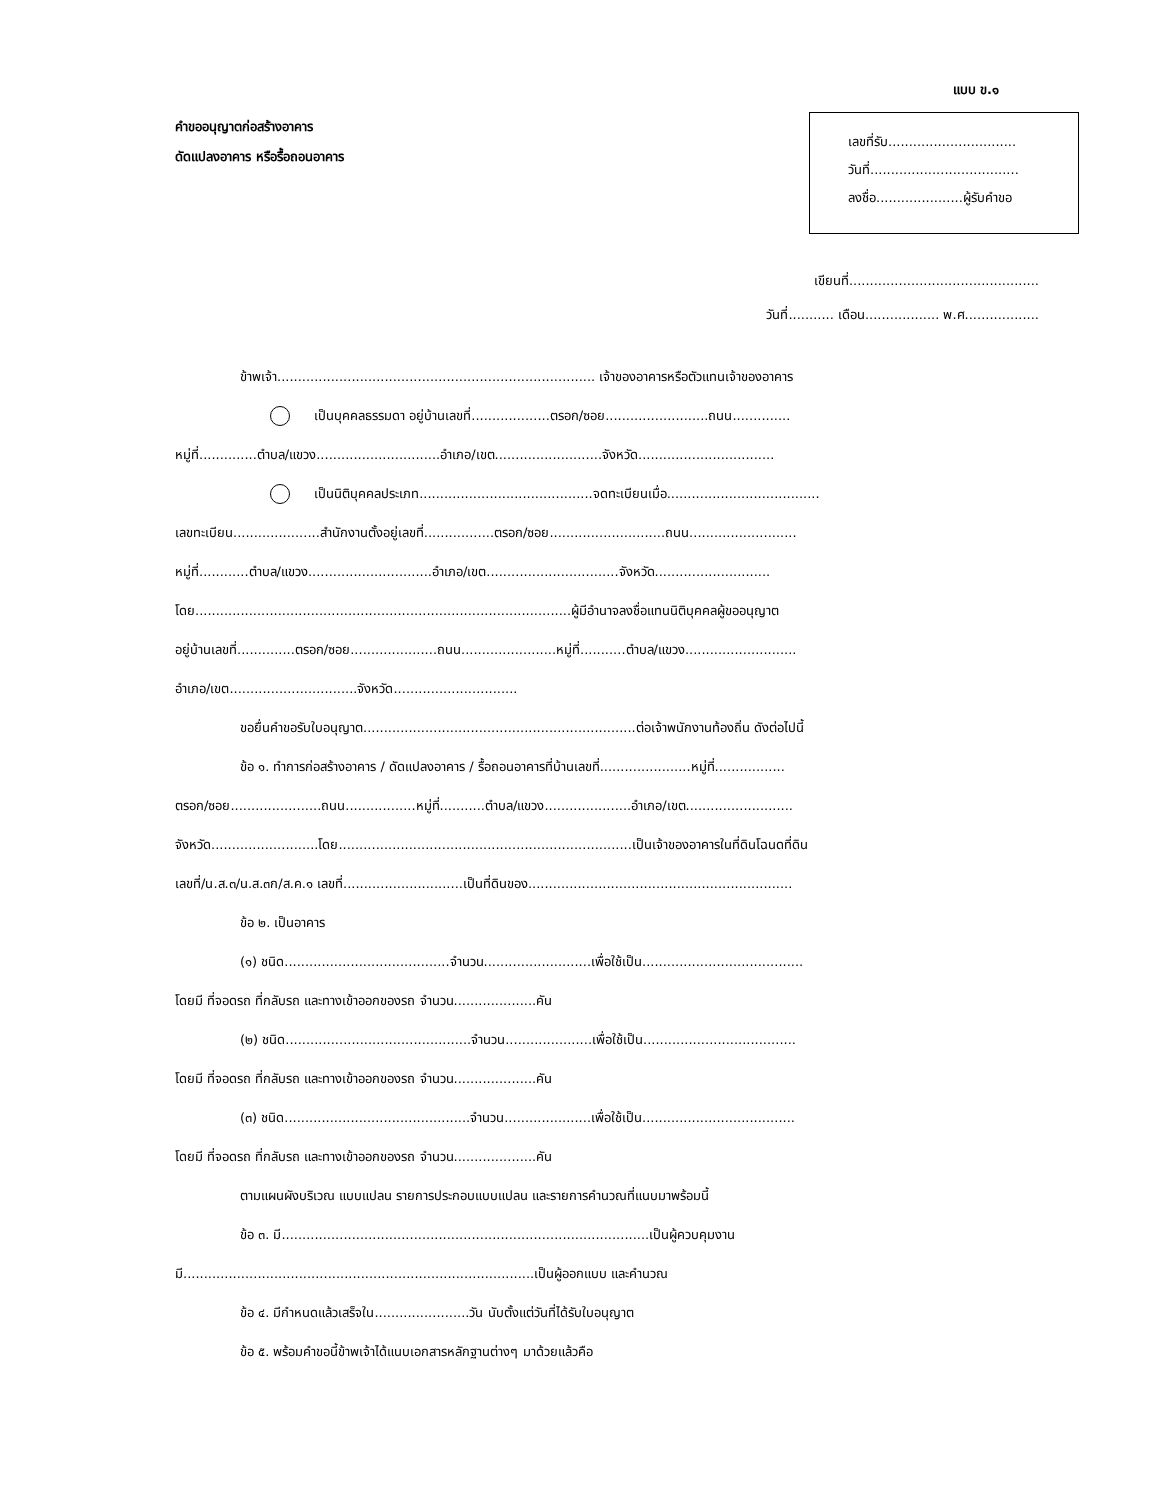แบบ ข.๑
คำขออนุญาตก่อสร้างอาคาร
ดัดแปลงอาคาร หรือรื้อถอนอาคาร
เลขที่รับ...............................
วันที่....................................
ลงชื่อ.....................ผู้รับคำขอ
เขียนที่..............................................
วันที่........... เดือน.................. พ.ศ..................
ข้าพเจ้า............................................................................. เจ้าของอาคารหรือตัวแทนเจ้าของอาคาร
เป็นบุคคลธรรมดา อยู่บ้านเลขที่...................ตรอก/ซอย.........................ถนน..............
หมู่ที่..............ตำบล/แขวง..............................อำเภอ/เขต..........................จังหวัด.................................
เป็นนิติบุคคลประเภท..........................................จดทะเบียนเมื่อ.....................................
เลขทะเบียน.....................สำนักงานตั้งอยู่เลขที่.................ตรอก/ซอย............................ถนน..........................
หมู่ที่............ตำบล/แขวง..............................อำเภอ/เขต................................จังหวัด............................
โดย...........................................................................................ผู้มีอำนาจลงชื่อแทนนิติบุคคลผู้ขออนุญาต
อยู่บ้านเลขที่..............ตรอก/ซอย.....................ถนน.......................หมู่ที่...........ตำบล/แขวง...........................
อำเภอ/เขต...............................จังหวัด..............................
ขอยื่นคำขอรับใบอนุญาต..................................................................ต่อเจ้าพนักงานท้องถิ่น ดังต่อไปนี้
ข้อ ๑. ทำการก่อสร้างอาคาร / ดัดแปลงอาคาร / รื้อถอนอาคารที่บ้านเลขที่......................หมู่ที่.................
ตรอก/ซอย......................ถนน.................หมู่ที่...........ตำบล/แขวง.....................อำเภอ/เขต..........................
จังหวัด..........................โดย.......................................................................เป็นเจ้าของอาคารในที่ดินโฉนดที่ดิน
เลขที่/น.ส.๓/น.ส.๓ก/ส.ค.๑ เลขที่.............................เป็นที่ดินของ................................................................
ข้อ ๒. เป็นอาคาร
(๑) ชนิด........................................จำนวน..........................เพื่อใช้เป็น.......................................
โดยมี ที่จอดรถ ที่กลับรถ และทางเข้าออกของรถ จำนวน....................คัน
(๒) ชนิด.............................................จำนวน.....................เพื่อใช้เป็น.....................................
โดยมี ที่จอดรถ ที่กลับรถ และทางเข้าออกของรถ จำนวน....................คัน
(๓) ชนิด.............................................จำนวน.....................เพื่อใช้เป็น.....................................
โดยมี ที่จอดรถ ที่กลับรถ และทางเข้าออกของรถ จำนวน....................คัน
ตามแผนผังบริเวณ แบบแปลน รายการประกอบแบบแปลน และรายการคำนวณที่แนบมาพร้อมนี้
ข้อ ๓. มี.........................................................................................เป็นผู้ควบคุมงาน
มี.....................................................................................เป็นผู้ออกแบบ และคำนวณ
ข้อ ๔. มีกำหนดแล้วเสร็จใน.......................วัน นับตั้งแต่วันที่ได้รับใบอนุญาต
ข้อ ๕. พร้อมคำขอนี้ข้าพเจ้าได้แนบเอกสารหลักฐานต่างๆ มาด้วยแล้วคือ